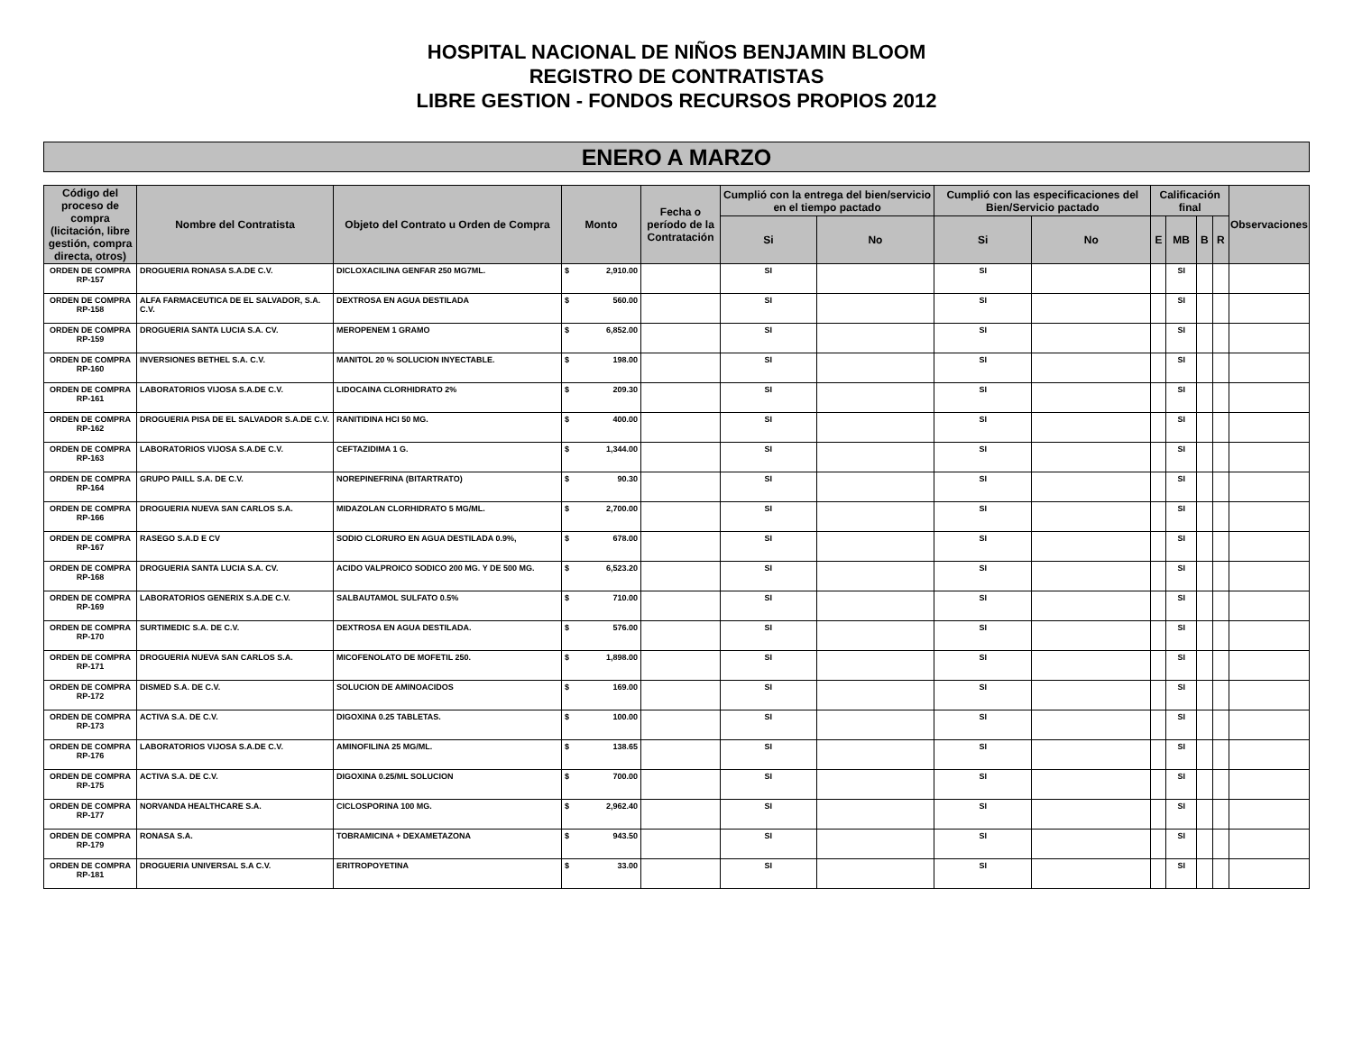HOSPITAL NACIONAL DE NIÑOS BENJAMIN BLOOM
REGISTRO DE CONTRATISTAS
LIBRE GESTION - FONDOS RECURSOS PROPIOS 2012
ENERO A MARZO
| Código del proceso de compra (licitación, libre gestión, compra directa, otros) | Nombre del Contratista | Objeto del Contrato u Orden de Compra | Monto | Fecha o período de la Contratación | Cumplió con la entrega del bien/servicio en el tiempo pactado | | Cumplió con las especificaciones del Bien/Servicio pactado | | Calificación final | | | | Observaciones |
| --- | --- | --- | --- | --- | --- | --- | --- | --- | --- | --- | --- | --- | --- |
| | | | | | Si | No | Si | No | E | MB | B | R | |
| ORDEN DE COMPRA RP-157 | DROGUERIA RONASA S.A.DE C.V. | DICLOXACILINA GENFAR 250 MG7ML. | $ 2,910.00 | | SI | | SI | | | SI | | | |
| ORDEN DE COMPRA RP-158 | ALFA FARMACEUTICA DE EL SALVADOR, S.A. C.V. | DEXTROSA EN AGUA DESTILADA | $ 560.00 | | SI | | SI | | | SI | | | |
| ORDEN DE COMPRA RP-159 | DROGUERIA SANTA LUCIA S.A. CV. | MEROPENEM 1 GRAMO | $ 6,852.00 | | SI | | SI | | | SI | | | |
| ORDEN DE COMPRA RP-160 | INVERSIONES BETHEL S.A. C.V. | MANITOL 20 % SOLUCION INYECTABLE. | $ 198.00 | | SI | | SI | | | SI | | | |
| ORDEN DE COMPRA RP-161 | LABORATORIOS VIJOSA S.A.DE C.V. | LIDOCAINA CLORHIDRATO 2% | $ 209.30 | | SI | | SI | | | SI | | | |
| ORDEN DE COMPRA RP-162 | DROGUERIA PISA DE EL SALVADOR S.A.DE C.V. | RANITIDINA HCI 50 MG. | $ 400.00 | | SI | | SI | | | SI | | | |
| ORDEN DE COMPRA RP-163 | LABORATORIOS VIJOSA S.A.DE C.V. | CEFTAZIDIMA 1 G. | $ 1,344.00 | | SI | | SI | | | SI | | | |
| ORDEN DE COMPRA RP-164 | GRUPO PAILL S.A. DE C.V. | NOREPINEFRINA (BITARTRATO) | $ 90.30 | | SI | | SI | | | SI | | | |
| ORDEN DE COMPRA RP-166 | DROGUERIA NUEVA SAN CARLOS S.A. | MIDAZOLAN CLORHIDRATO 5 MG/ML. | $ 2,700.00 | | SI | | SI | | | SI | | | |
| ORDEN DE COMPRA RP-167 | RASEGO S.A.D E CV | SODIO CLORURO EN AGUA DESTILADA 0.9%, | $ 678.00 | | SI | | SI | | | SI | | | |
| ORDEN DE COMPRA RP-168 | DROGUERIA SANTA LUCIA S.A. CV. | ACIDO VALPROICO SODICO 200 MG. Y DE 500 MG. | $ 6,523.20 | | SI | | SI | | | SI | | | |
| ORDEN DE COMPRA RP-169 | LABORATORIOS GENERIX S.A.DE C.V. | SALBAUTAMOL SULFATO 0.5% | $ 710.00 | | SI | | SI | | | SI | | | |
| ORDEN DE COMPRA RP-170 | SURTIMEDIC S.A. DE C.V. | DEXTROSA EN AGUA DESTILADA. | $ 576.00 | | SI | | SI | | | SI | | | |
| ORDEN DE COMPRA RP-171 | DROGUERIA NUEVA SAN CARLOS S.A. | MICOFENOLATO DE MOFETIL 250. | $ 1,898.00 | | SI | | SI | | | SI | | | |
| ORDEN DE COMPRA RP-172 | DISMED S.A. DE C.V. | SOLUCION DE AMINOACIDOS | $ 169.00 | | SI | | SI | | | SI | | | |
| ORDEN DE COMPRA RP-173 | ACTIVA S.A. DE C.V. | DIGOXINA 0.25 TABLETAS. | $ 100.00 | | SI | | SI | | | SI | | | |
| ORDEN DE COMPRA RP-176 | LABORATORIOS VIJOSA S.A.DE C.V. | AMINOFILINA 25 MG/ML. | $ 138.65 | | SI | | SI | | | SI | | | |
| ORDEN DE COMPRA RP-175 | ACTIVA S.A. DE C.V. | DIGOXINA 0.25/ML SOLUCION | $ 700.00 | | SI | | SI | | | SI | | | |
| ORDEN DE COMPRA RP-177 | NORVANDA HEALTHCARE S.A. | CICLOSPORINA 100 MG. | $ 2,962.40 | | SI | | SI | | | SI | | | |
| ORDEN DE COMPRA RP-179 | RONASA S.A. | TOBRAMICINA + DEXAMETAZONA | $ 943.50 | | SI | | SI | | | SI | | | |
| ORDEN DE COMPRA RP-181 | DROGUERIA UNIVERSAL S.A C.V. | ERITROPOYETINA | $ 33.00 | | SI | | SI | | | SI | | | |